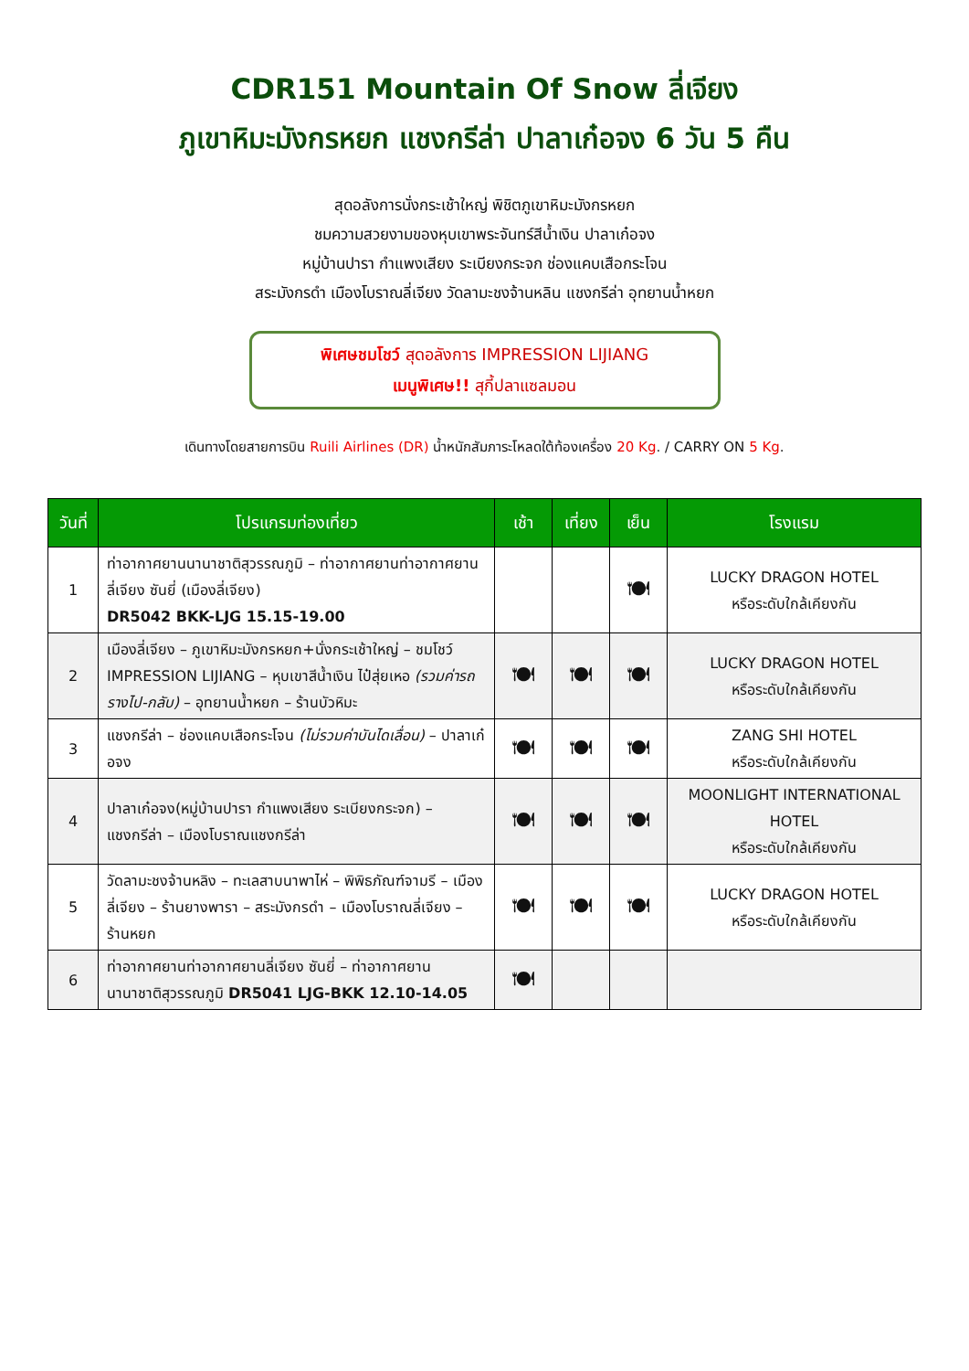CDR151 Mountain Of Snow ลี่เจียง
ภูเขาหิมะมังกรหยก แชงกรีล่า ปาลาเก๋อจง 6 วัน 5 คืน
สุดอลังการนั่งกระเช้าใหญ่ พิชิตภูเขาหิมะมังกรหยก
ชมความสวยงามของหุบเขาพระจันทร์สีน้ำเงิน ปาลาเก๋อจง
หมู่บ้านปารา กำแพงเสียง ระเบียงกระจก ช่องแคบเสือกระโจน
สระมังกรดำ เมืองโบราณลี่เจียง วัดลามะชงจ้านหลิน แชงกรีล่า อุทยานน้ำหยก
พิเศษชมโชว์ สุดอลังการ IMPRESSION LIJIANG
เมนูพิเศษ!! สุกี้ปลาแซลมอน
เดินทางโดยสายการบิน Ruili Airlines (DR) น้ำหนักสัมภาระโหลดใต้ท้องเครื่อง 20 Kg. / CARRY ON 5 Kg.
| วันที่ | โปรแกรมท่องเที่ยว | เช้า | เที่ยง | เย็น | โรงแรม |
| --- | --- | --- | --- | --- | --- |
| 1 | ท่าอากาศยานนานาชาติสุวรรณภูมิ – ท่าอากาศยานท่าอากาศยานลี่เจียง ซันยี่ (เมืองลี่เจียง) DR5042 BKK-LJG 15.15-19.00 | | | 🍽 | LUCKY DRAGON HOTEL หรือระดับใกล้เคียงกัน |
| 2 | เมืองลี่เจียง – ภูเขาหิมะมังกรหยก+นั่งกระเช้าใหญ่ – ชมโชว์ IMPRESSION LIJIANG – หุบเขาสีน้ำเงิน ไป๋สุ่ยเหอ (รวมค่ารถรางไป-กลับ) – อุทยานน้ำหยก – ร้านบัวหิมะ | 🍽 | 🍽 | 🍽 | LUCKY DRAGON HOTEL หรือระดับใกล้เคียงกัน |
| 3 | แชงกรีล่า – ช่องแคบเสือกระโจน (ไม่รวมค่าบันไดเลื่อน) – ปาลาเก๋อจง | 🍽 | 🍽 | 🍽 | ZANG SHI HOTEL หรือระดับใกล้เคียงกัน |
| 4 | ปาลาเก๋อจง(หมู่บ้านปารา กำแพงเสียง ระเบียงกระจก) – แชงกรีล่า – เมืองโบราณแชงกรีล่า | 🍽 | 🍽 | 🍽 | MOONLIGHT INTERNATIONAL HOTEL หรือระดับใกล้เคียงกัน |
| 5 | วัดลามะชงจ้านหลิง – ทะเลสาบนาพาไห่ – พิพิธภัณฑ์จามรี – เมืองลี่เจียง – ร้านยางพารา – สระมังกรดำ – เมืองโบราณลี่เจียง – ร้านหยก | 🍽 | 🍽 | 🍽 | LUCKY DRAGON HOTEL หรือระดับใกล้เคียงกัน |
| 6 | ท่าอากาศยานท่าอากาศยานลี่เจียง ซันยี่ – ท่าอากาศยานนานาชาติสุวรรณภูมิ DR5041 LJG-BKK 12.10-14.05 | 🍽 | | | |